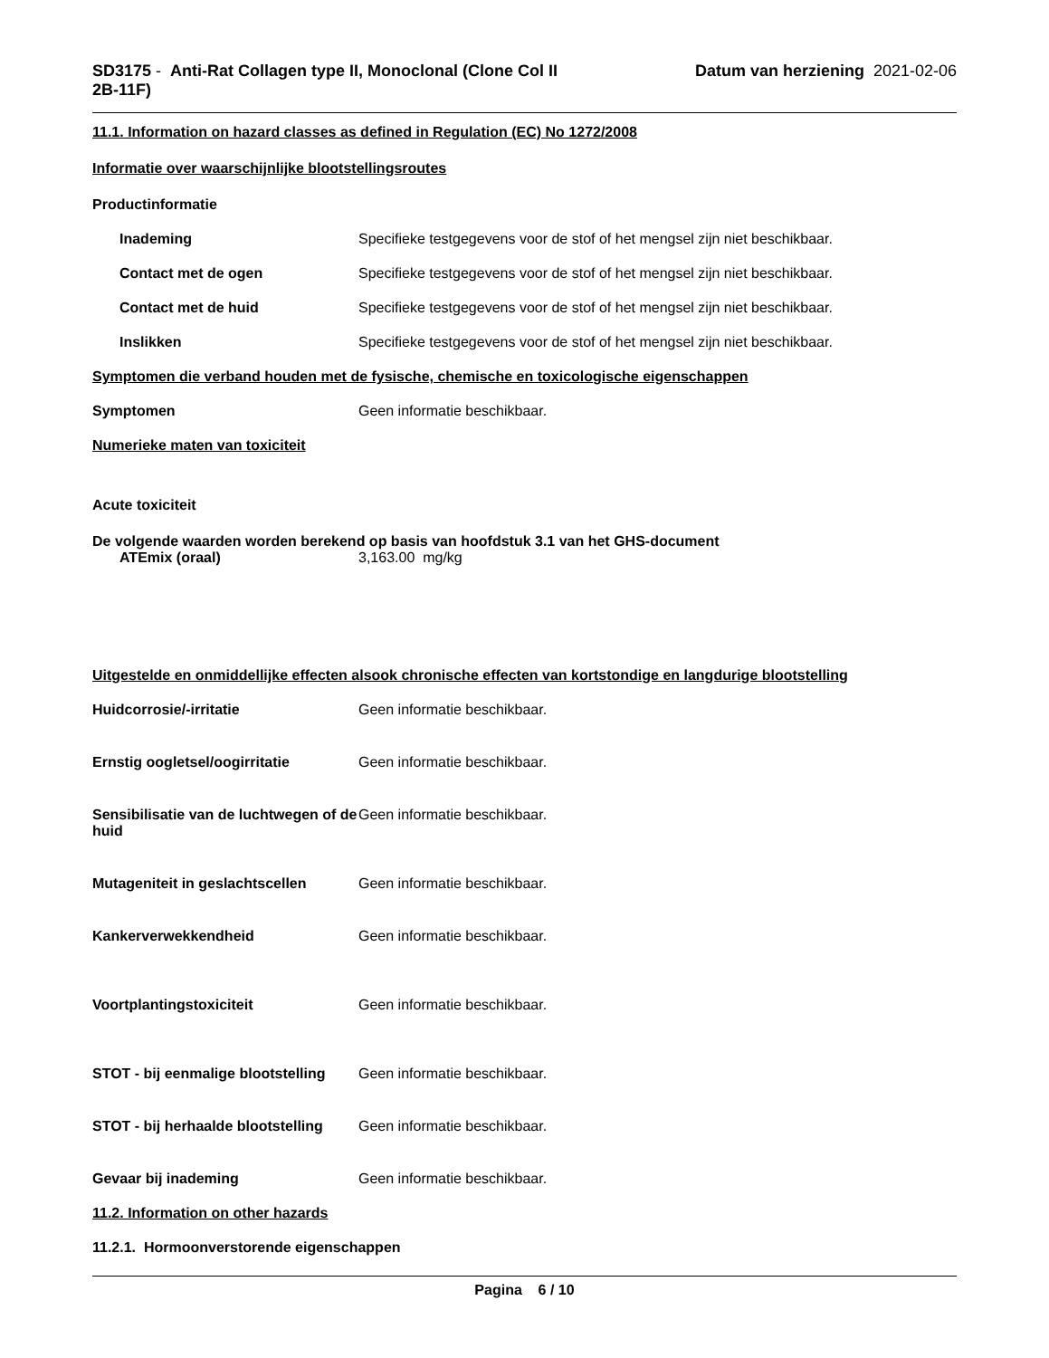SD3175 - Anti-Rat Collagen type II, Monoclonal (Clone Col II 2B-11F)
Datum van herziening 2021-02-06
11.1. Information on hazard classes as defined in Regulation (EC) No 1272/2008
Informatie over waarschijnlijke blootstellingsroutes
Productinformatie
Inademing Specifieke testgegevens voor de stof of het mengsel zijn niet beschikbaar.
Contact met de ogen Specifieke testgegevens voor de stof of het mengsel zijn niet beschikbaar.
Contact met de huid Specifieke testgegevens voor de stof of het mengsel zijn niet beschikbaar.
Inslikken Specifieke testgegevens voor de stof of het mengsel zijn niet beschikbaar.
Symptomen die verband houden met de fysische, chemische en toxicologische eigenschappen
Symptomen Geen informatie beschikbaar.
Numerieke maten van toxiciteit
Acute toxiciteit
De volgende waarden worden berekend op basis van hoofdstuk 3.1 van het GHS-document
ATEmix (oraal) 3,163.00 mg/kg
Uitgestelde en onmiddellijke effecten alsook chronische effecten van kortstondige en langdurige blootstelling
Huidcorrosie/-irritatie Geen informatie beschikbaar.
Ernstig oogletsel/oogirritatie Geen informatie beschikbaar.
Sensibilisatie van de luchtwegen of de huid Geen informatie beschikbaar.
Mutageniteit in geslachtscellen Geen informatie beschikbaar.
Kankerverwekkendheid Geen informatie beschikbaar.
Voortplantingstoxiciteit Geen informatie beschikbaar.
STOT - bij eenmalige blootstelling Geen informatie beschikbaar.
STOT - bij herhaalde blootstelling Geen informatie beschikbaar.
Gevaar bij inademing Geen informatie beschikbaar.
11.2. Information on other hazards
11.2.1. Hormoonverstorende eigenschappen
Pagina 6 / 10